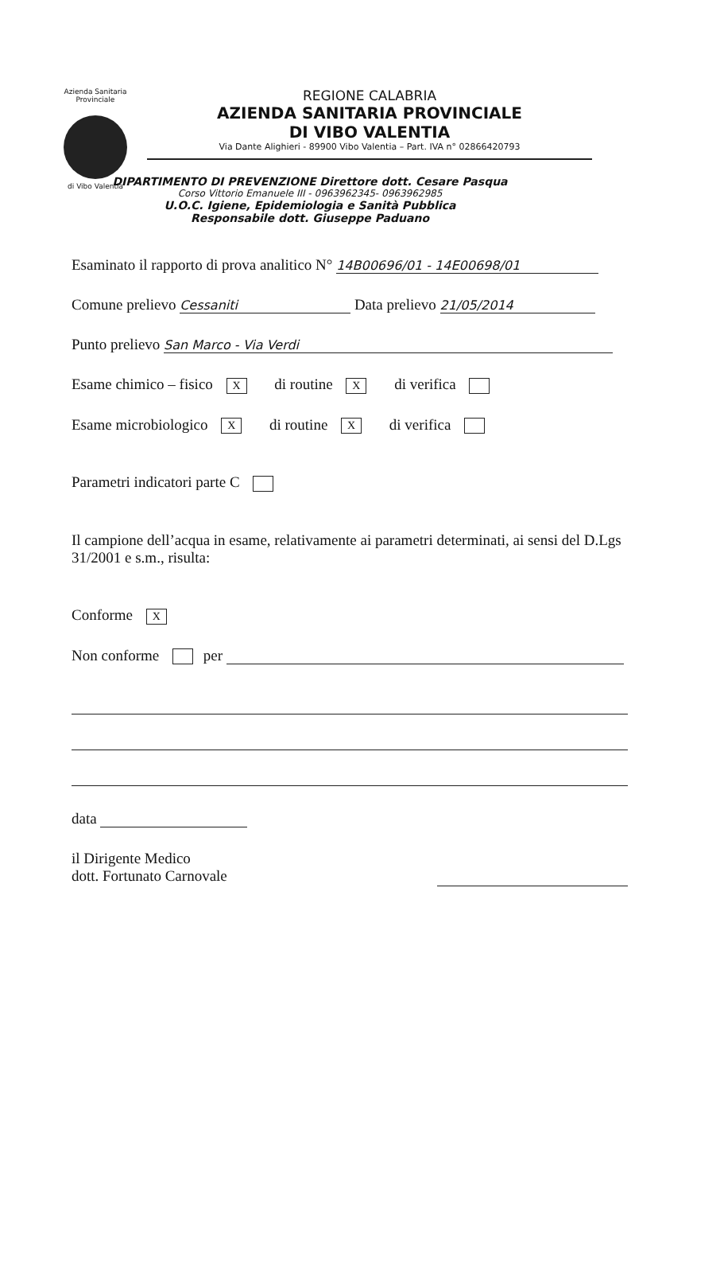Azienda Sanitaria Provinciale
di Vibo Valentia
REGIONE CALABRIA
AZIENDA SANITARIA PROVINCIALE
DI VIBO VALENTIA
Via Dante Alighieri - 89900 Vibo Valentia – Part. IVA n° 02866420793
DIPARTIMENTO DI PREVENZIONE Direttore dott. Cesare Pasqua
Corso Vittorio Emanuele III - 0963962345- 0963962985
U.O.C. Igiene, Epidemiologia e Sanità Pubblica
Responsabile dott. Giuseppe Paduano
Esaminato il rapporto di prova analitico N° 14B00696/01 - 14E00698/01
Comune prelievo Cessaniti Data prelievo 21/05/2014
Punto prelievo San Marco - Via Verdi
Esame chimico – fisico X di routine X di verifica
Esame microbiologico X di routine X di verifica
Parametri indicatori parte C
Il campione dell’acqua in esame, relativamente ai parametri determinati, ai sensi del D.Lgs 31/2001 e s.m., risulta:
Conforme X
Non conforme per
data
il Dirigente Medico
dott. Fortunato Carnovale